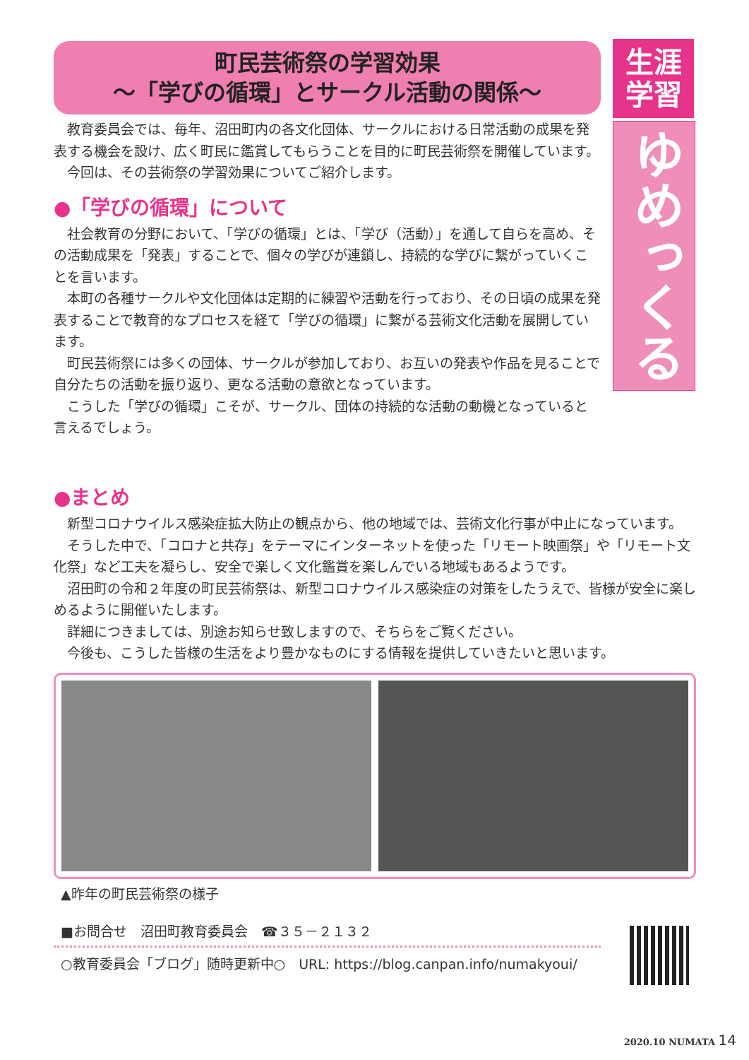町民芸術祭の学習効果
～「学びの循環」とサークル活動の関係～
教育委員会では、毎年、沼田町内の各文化団体、サークルにおける日常活動の成果を発表する機会を設け、広く町民に鑑賞してもらうことを目的に町民芸術祭を開催しています。
今回は、その芸術祭の学習効果についてご紹介します。
●「学びの循環」について
社会教育の分野において、「学びの循環」とは、「学び（活動）」を通して自らを高め、その活動成果を「発表」することで、個々の学びが連鎖し、持続的な学びに繋がっていくことを言います。
本町の各種サークルや文化団体は定期的に練習や活動を行っており、その日頃の成果を発表することで教育的なプロセスを経て「学びの循環」に繋がる芸術文化活動を展開しています。
町民芸術祭には多くの団体、サークルが参加しており、お互いの発表や作品を見ることで自分たちの活動を振り返り、更なる活動の意欲となっています。
こうした「学びの循環」こそが、サークル、団体の持続的な活動の動機となっていると言えるでしょう。
生涯
学習
ゆめっくる
●まとめ
新型コロナウイルス感染症拡大防止の観点から、他の地域では、芸術文化行事が中止になっています。
そうした中で、「コロナと共存」をテーマにインターネットを使った「リモート映画祭」や「リモート文化祭」など工夫を凝らし、安全で楽しく文化鑑賞を楽しんでいる地域もあるようです。
沼田町の令和２年度の町民芸術祭は、新型コロナウイルス感染症の対策をしたうえで、皆様が安全に楽しめるように開催いたします。
詳細につきましては、別途お知らせ致しますので、そちらをご覧ください。
今後も、こうした皆様の生活をより豊かなものにする情報を提供していきたいと思います。
▲昨年の町民芸術祭の様子
■お問合せ　沼田町教育委員会　☎３５－２１３２
○教育委員会「ブログ」随時更新中○　URL: https://blog.canpan.info/numakyoui/
2020.10 NUMATA 14